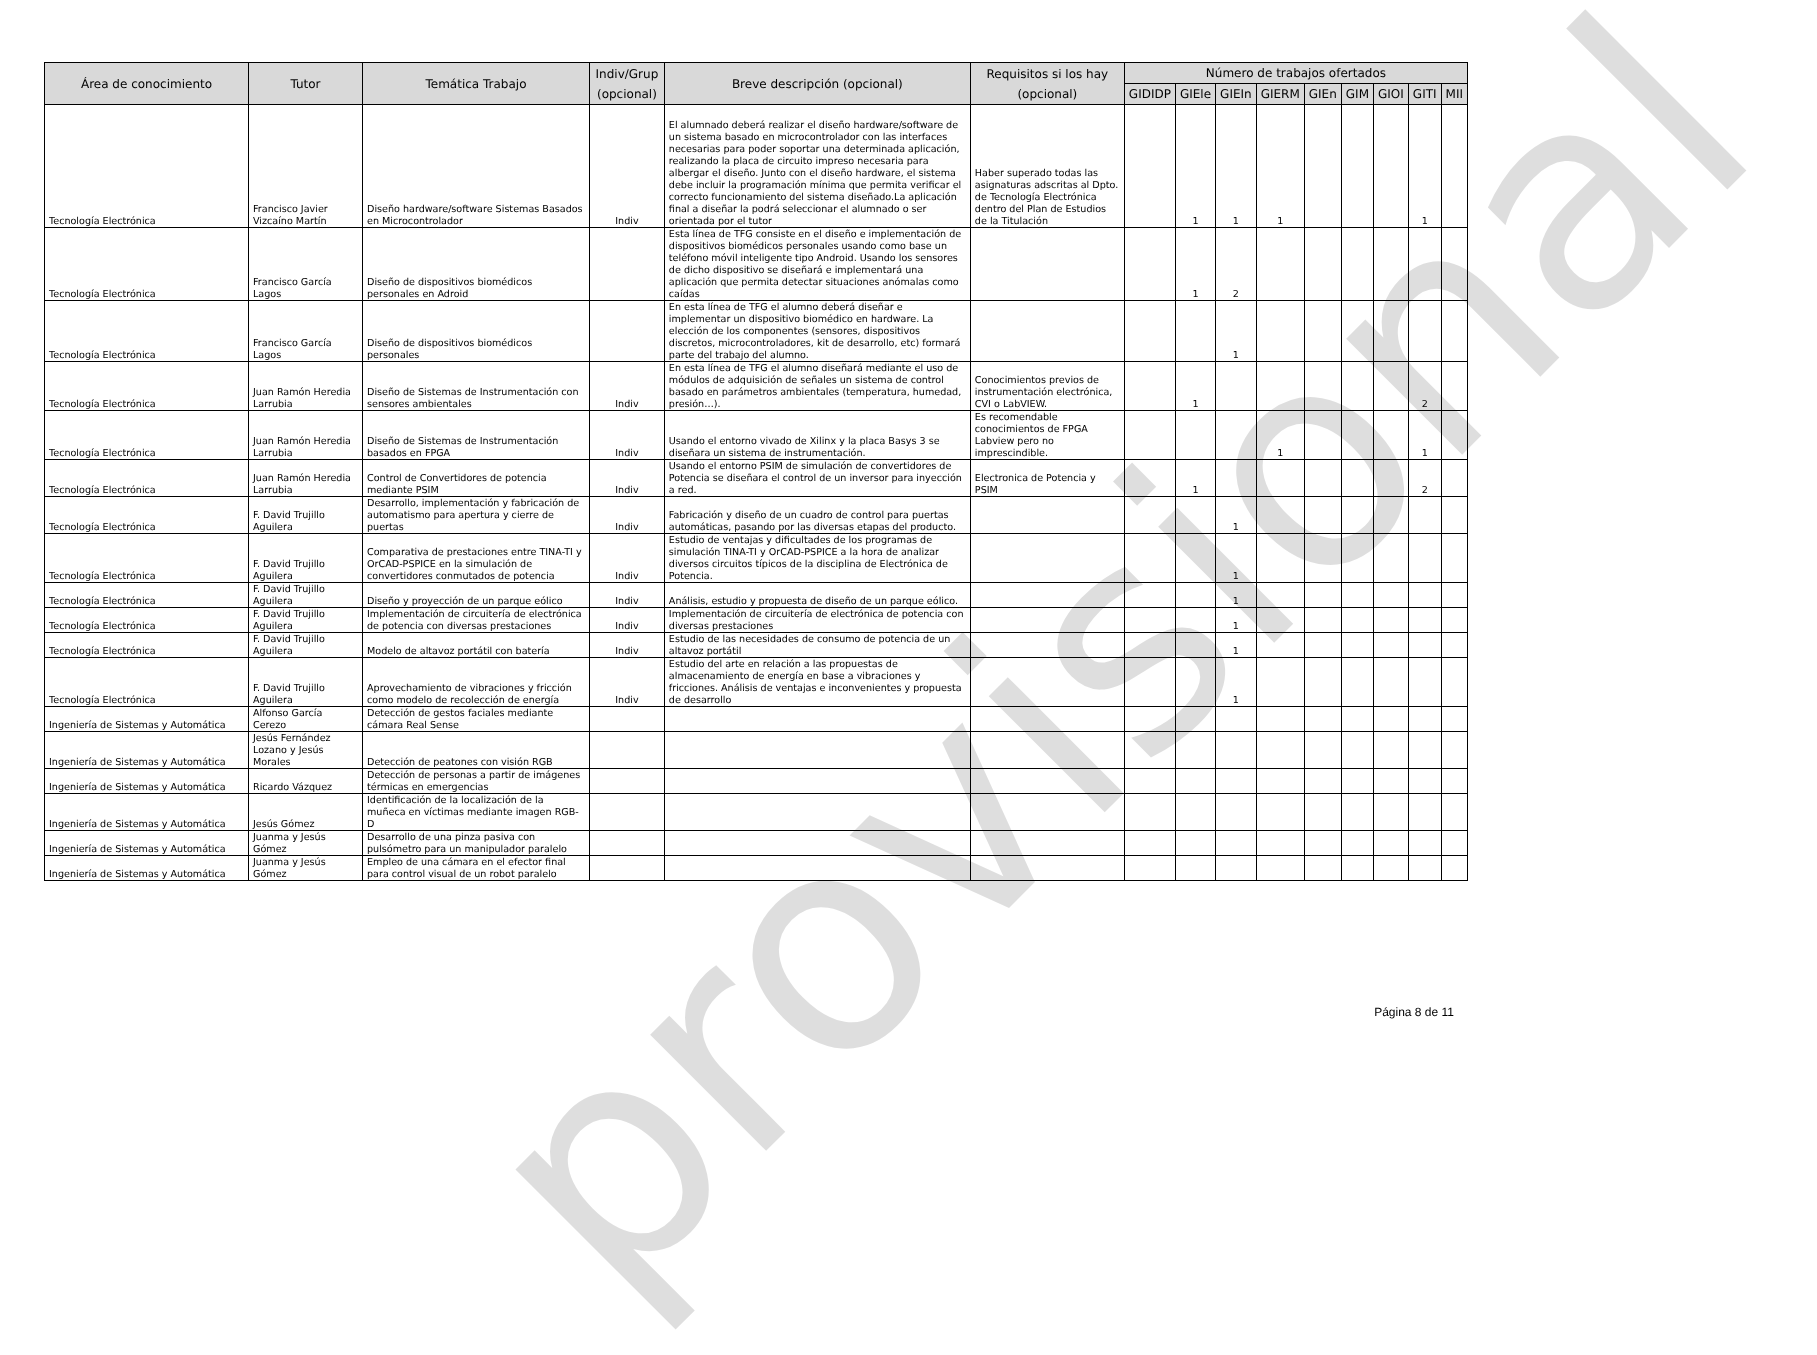provisional
| Área de conocimiento | Tutor | Temática Trabajo | Indiv/Grup (opcional) | Breve descripción (opcional) | Requisitos si los hay (opcional) | Número de trabajos ofertados | | | | | | | | |
| --- | --- | --- | --- | --- | --- | --- | --- | --- | --- | --- | --- | --- | --- | --- |
| | | | | | | GIDIDP | GIEle | GIEIn | GIERM | GIEn | GIM | GIOI | GITI | MII |
| Tecnología Electrónica | Francisco Javier Vizcaíno Martín | Diseño hardware/software Sistemas Basados en Microcontrolador | Indiv | El alumnado deberá realizar el diseño hardware/software de un sistema basado en microcontrolador con las interfaces necesarias para poder soportar una determinada aplicación, realizando la placa de circuito impreso necesaria para albergar el diseño. Junto con el diseño hardware, el sistema debe incluir la programación mínima que permita verificar el correcto funcionamiento del sistema diseñado.La aplicación final a diseñar la podrá seleccionar el alumnado o ser orientada por el tutor | Haber superado todas las asignaturas adscritas al Dpto. de Tecnología Electrónica dentro del Plan de Estudios de la Titulación | | 1 | 1 | 1 | | | | 1 | |
| Tecnología Electrónica | Francisco García Lagos | Diseño de dispositivos biomédicos personales en Adroid | | Esta línea de TFG consiste en el diseño e implementación de dispositivos biomédicos personales usando como base un teléfono móvil inteligente tipo Android. Usando los sensores de dicho dispositivo se diseñará e implementará una aplicación que permita detectar situaciones anómalas como caídas | | | 1 | 2 | | | | | | |
| Tecnología Electrónica | Francisco García Lagos | Diseño de dispositivos biomédicos personales | | En esta línea de TFG el alumno deberá diseñar e implementar un dispositivo biomédico en hardware. La elección de los componentes (sensores, dispositivos discretos, microcontroladores, kit de desarrollo, etc) formará parte del trabajo del alumno. | | | | 1 | | | | | | |
| Tecnología Electrónica | Juan Ramón Heredia Larrubia | Diseño de Sistemas de Instrumentación con sensores ambientales | Indiv | En esta línea de TFG el alumno diseñará mediante el uso de módulos de adquisición de señales un sistema de control basado en parámetros ambientales (temperatura, humedad, presión…). | Conocimientos previos de instrumentación electrónica, CVI o LabVIEW. | | 1 | | | | | | 2 | |
| Tecnología Electrónica | Juan Ramón Heredia Larrubia | Diseño de Sistemas de Instrumentación basados en FPGA | Indiv | Usando el entorno vivado de Xilinx y la placa Basys 3 se diseñara un sistema de instrumentación. | Es recomendable conocimientos de FPGA Labview pero no imprescindible. | | | | 1 | | | | 1 | |
| Tecnología Electrónica | Juan Ramón Heredia Larrubia | Control de Convertidores de potencia mediante PSIM | Indiv | Usando el entorno PSIM de simulación de convertidores de Potencia se diseñara el control de un inversor para inyección a red. | Electronica de Potencia y PSIM | | 1 | | | | | | 2 | |
| Tecnología Electrónica | F. David Trujillo Aguilera | Desarrollo, implementación y fabricación de automatismo para apertura y cierre de puertas | Indiv | Fabricación y diseño de un cuadro de control para puertas automáticas, pasando por las diversas etapas del producto. | | | | 1 | | | | | | |
| Tecnología Electrónica | F. David Trujillo Aguilera | Comparativa de prestaciones entre TINA-TI y OrCAD-PSPICE en la simulación de convertidores conmutados de potencia | Indiv | Estudio de ventajas y dificultades de los programas de simulación TINA-TI y OrCAD-PSPICE a la hora de analizar diversos circuitos típicos de la disciplina de Electrónica de Potencia. | | | | 1 | | | | | | |
| Tecnología Electrónica | F. David Trujillo Aguilera | Diseño y proyección de un parque eólico | Indiv | Análisis, estudio y propuesta de diseño de un parque eólico. | | | | 1 | | | | | | |
| Tecnología Electrónica | F. David Trujillo Aguilera | Implementación de circuitería de electrónica de potencia con diversas prestaciones | Indiv | Implementación de circuitería de electrónica de potencia con diversas prestaciones | | | | 1 | | | | | | |
| Tecnología Electrónica | F. David Trujillo Aguilera | Modelo de altavoz portátil con batería | Indiv | Estudio de las necesidades de consumo de potencia de un altavoz portátil | | | | 1 | | | | | | |
| Tecnología Electrónica | F. David Trujillo Aguilera | Aprovechamiento de vibraciones y fricción como modelo de recolección de energía | Indiv | Estudio del arte en relación a las propuestas de almacenamiento de energía en base a vibraciones y fricciones. Análisis de ventajas e inconvenientes y propuesta de desarrollo | | | | 1 | | | | | | |
| Ingeniería de Sistemas y Automática | Alfonso García Cerezo | Detección de gestos faciales mediante cámara Real Sense | | | | | | | | | | | | |
| Ingeniería de Sistemas y Automática | Jesús Fernández Lozano y Jesús Morales | Detección de peatones con visión RGB | | | | | | | | | | | | |
| Ingeniería de Sistemas y Automática | Ricardo Vázquez | Detección de personas a partir de imágenes térmicas en emergencias | | | | | | | | | | | | |
| Ingeniería de Sistemas y Automática | Jesús Gómez | Identificación de la localización de la muñeca en víctimas mediante imagen RGB-D | | | | | | | | | | | | |
| Ingeniería de Sistemas y Automática | Juanma y Jesús Gómez | Desarrollo de una pinza pasiva con pulsómetro para un manipulador paralelo | | | | | | | | | | | | |
| Ingeniería de Sistemas y Automática | Juanma y Jesús Gómez | Empleo de una cámara en el efector final para control visual de un robot paralelo | | | | | | | | | | | | |
Página 8 de 11